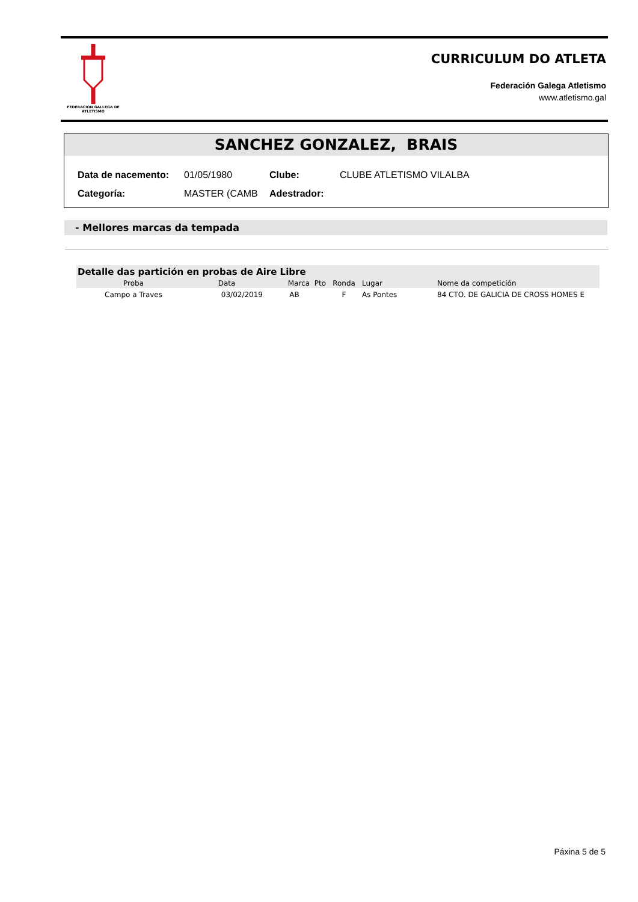FEDERACION GALLEGA DE ATLETISMO
CURRICULUM DO ATLETA
Federación Galega Atletismo
www.atletismo.gal
SANCHEZ GONZALEZ, BRAIS
| Data de nacemento: | 01/05/1980 | Clube: | CLUBE ATLETISMO VILALBA |
| Categoría: | MASTER (CAMB | Adestrador: | |
- Mellores marcas da tempada
| Detalle das partición en probas de Aire Libre | | | | | |
| Proba | Data | Marca Pto | Ronda | Lugar | Nome da competición |
| Campo a Traves | 03/02/2019 | AB | F | As Pontes | 84 CTO. DE GALICIA DE CROSS HOMES E |
Páxina 5 de 5